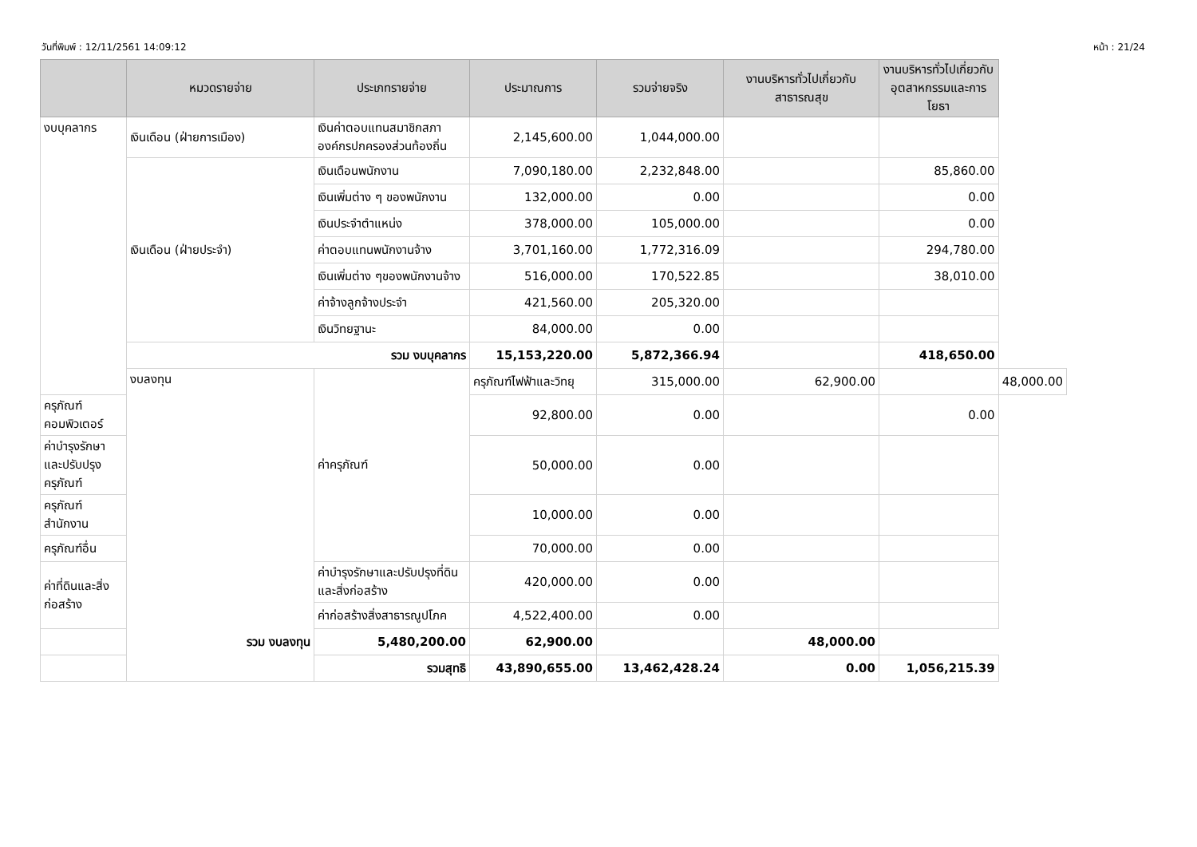วันที่พิมพ์ : 12/11/2561 14:09:12 หน้า : 21/24
| | หมวดรายจ่าย | ประเภทรายจ่าย | ประมาณการ | รวมจ่ายจริง | งานบริหารทั่วไปเกี่ยวกับ สาธารณสุข | งานบริหารทั่วไปเกี่ยวกับ อุตสาหกรรมและการโยธา | |
| --- | --- | --- | --- | --- | --- | --- | --- |
| งบบุคลากร | เงินเดือน (ฝ่ายการเมือง) | เงินค่าตอบแทนสมาชิกสภาองค์กรปกครองส่วนท้องถิ่น | 2,145,600.00 | 1,044,000.00 | | | |
| | เงินเดือน (ฝ่ายประจำ) | เงินเดือนพนักงาน | 7,090,180.00 | 2,232,848.00 | | 85,860.00 | |
| | | เงินเพิ่มต่าง ๆ ของพนักงาน | 132,000.00 | 0.00 | | 0.00 | |
| | | เงินประจำตำแหน่ง | 378,000.00 | 105,000.00 | | 0.00 | |
| | | ค่าตอบแทนพนักงานจ้าง | 3,701,160.00 | 1,772,316.09 | | 294,780.00 | |
| | | เงินเพิ่มต่าง ๆของพนักงานจ้าง | 516,000.00 | 170,522.85 | | 38,010.00 | |
| | | ค่าจ้างลูกจ้างประจำ | 421,560.00 | 205,320.00 | | | |
| | | เงินวิทยฐานะ | 84,000.00 | 0.00 | | | |
| | รวม งบบุคลากร | | 15,153,220.00 | 5,872,366.94 | | 418,650.00 | |
| | งบลงทุน | ค่าครุภัณฑ์ | ครุภัณฑ์ไฟฟ้าและวิทยุ | 315,000.00 | 62,900.00 | | 48,000.00 |
| ครุภัณฑ์คอมพิวเตอร์ | | | 92,800.00 | 0.00 | | 0.00 | |
| ค่าบำรุงรักษาและปรับปรุงครุภัณฑ์ | | | 50,000.00 | 0.00 | | | |
| ครุภัณฑ์สำนักงาน | | | 10,000.00 | 0.00 | | | |
| ครุภัณฑ์อื่น | | | 70,000.00 | 0.00 | | | |
| ค่าที่ดินและสิ่งก่อสร้าง | | ค่าบำรุงรักษาและปรับปรุงที่ดินและสิ่งก่อสร้าง | 420,000.00 | 0.00 | | | |
| | | ค่าก่อสร้างสิ่งสาธารณูปโภค | 4,522,400.00 | 0.00 | | | |
| รวม งบลงทุน | | 5,480,200.00 | 62,900.00 | | 48,000.00 | | |
| รวมสุทธิ | | | 43,890,655.00 | 13,462,428.24 | 0.00 | 1,056,215.39 | |